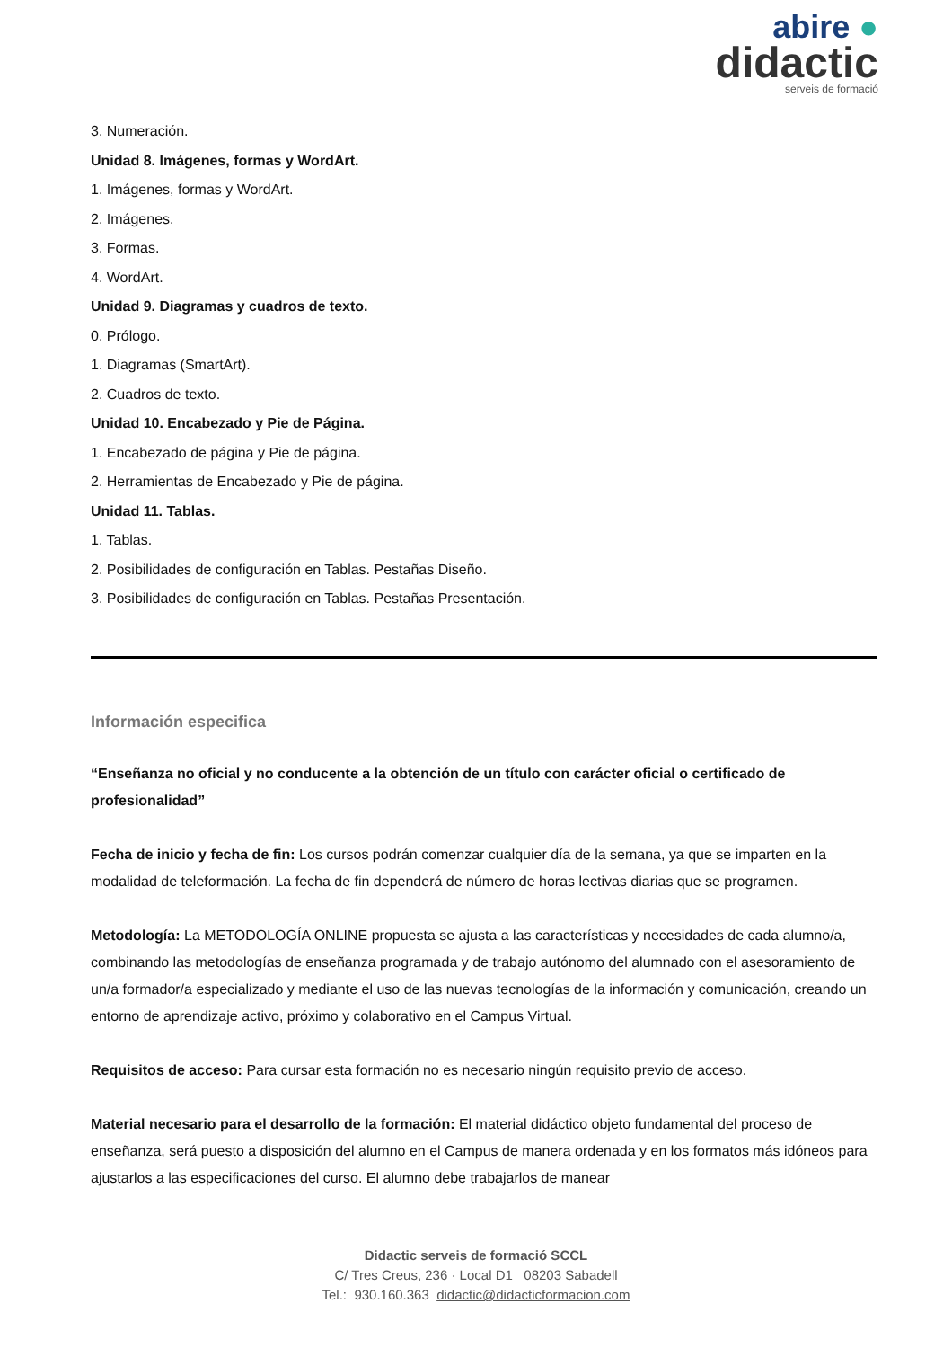abire ●
didactic
serveis de formació
3. Numeración.
Unidad 8. Imágenes, formas y WordArt.
1. Imágenes, formas y WordArt.
2. Imágenes.
3. Formas.
4. WordArt.
Unidad 9. Diagramas y cuadros de texto.
0. Prólogo.
1. Diagramas (SmartArt).
2. Cuadros de texto.
Unidad 10. Encabezado y Pie de Página.
1. Encabezado de página y Pie de página.
2. Herramientas de Encabezado y Pie de página.
Unidad 11. Tablas.
1. Tablas.
2. Posibilidades de configuración en Tablas. Pestañas Diseño.
3. Posibilidades de configuración en Tablas. Pestañas Presentación.
Información especifica
“Enseñanza no oficial y no conducente a la obtención de un título con carácter oficial o certificado de profesionalidad”
Fecha de inicio y fecha de fin: Los cursos podrán comenzar cualquier día de la semana, ya que se imparten en la modalidad de teleformación. La fecha de fin dependerá de número de horas lectivas diarias que se programen.
Metodología: La METODOLOGÍA ONLINE propuesta se ajusta a las características y necesidades de cada alumno/a, combinando las metodologías de enseñanza programada y de trabajo autónomo del alumnado con el asesoramiento de un/a formador/a especializado y mediante el uso de las nuevas tecnologías de la información y comunicación, creando un entorno de aprendizaje activo, próximo y colaborativo en el Campus Virtual.
Requisitos de acceso: Para cursar esta formación no es necesario ningún requisito previo de acceso.
Material necesario para el desarrollo de la formación: El material didáctico objeto fundamental del proceso de enseñanza, será puesto a disposición del alumno en el Campus de manera ordenada y en los formatos más idóneos para ajustarlos a las especificaciones del curso. El alumno debe trabajarlos de manear
Didactic serveis de formació SCCL
C/ Tres Creus, 236 · Local D1 08203 Sabadell
Tel.: 930.160.363 didactic@didacticformacion.com